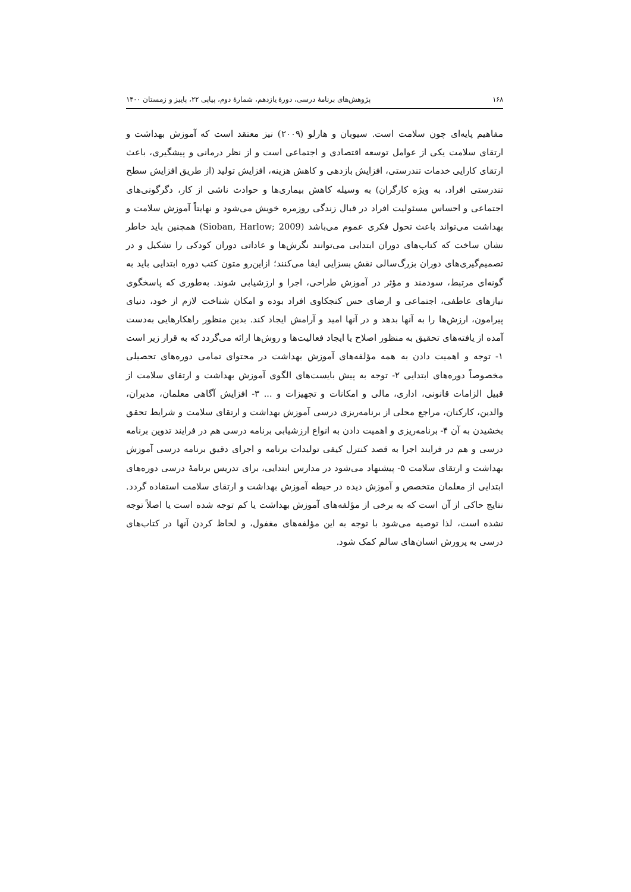۱۶۸ پژوهش‌های برنامهٔ درسی، دورهٔ یازدهم، شمارهٔ دوم، پیاپی ۲۲، پاییز و زمستان ۱۴۰۰
مفاهیم پایه‌ای چون سلامت است. سیوبان و هارلو (۲۰۰۹) نیز معتقد است که آموزش بهداشت و ارتقای سلامت یکی از عوامل توسعه اقتصادی و اجتماعی است و از نظر درمانی و پیشگیری، باعث ارتقای کارایی خدمات تندرستی، افزایش بازدهی و کاهش هزینه، افزایش تولید (از طریق افزایش سطح تندرستی افراد، به ویژه کارگران) به وسیله کاهش بیماری‌ها و حوادث ناشی از کار، دگرگونی‌های اجتماعی و احساس مسئولیت افراد در قبال زندگی روزمره خویش می‌شود و نهایتاً آموزش سلامت و بهداشت می‌تواند باعث تحول فکری عموم می‌باشد (Sioban, Harlow; 2009) همچنین باید خاطر نشان ساخت که کتاب‌های دوران ابتدایی می‌توانند نگرش‌ها و عاداتی دوران کودکی را تشکیل و در تصمیم‌گیری‌های دوران بزرگ‌سالی نقش بسزایی ایفا می‌کنند؛ ازاین‌رو متون کتب دوره ابتدایی باید به گونه‌ای مرتبط، سودمند و مؤثر در آموزش طراحی، اجرا و ارزشیابی شوند. به‌طوری که پاسخگوی نیازهای عاطفی، اجتماعی و ارضای حس کنجکاوی افراد بوده و امکان شناخت لازم از خود، دنیای پیرامون، ارزش‌ها را به آنها بدهد و در آنها امید و آرامش ایجاد کند. بدین منظور راهکارهایی به‌دست آمده از یافته‌های تحقیق به منظور اصلاح یا ایجاد فعالیت‌ها و روش‌ها ارائه می‌گردد که به قرار زیر است ۱- توجه و اهمیت دادن به همه مؤلفه‌های آموزش بهداشت در محتوای تمامی دوره‌های تحصیلی مخصوصاً دوره‌های ابتدایی ۲- توجه به پیش بایست‌های الگوی آموزش بهداشت و ارتقای سلامت از قبیل الزامات قانونی، اداری، مالی و امکانات و تجهیزات و ... ۳- افزایش آگاهی معلمان، مدیران، والدین، کارکنان، مراجع محلی از برنامه‌ریزی درسی آموزش بهداشت و ارتقای سلامت و شرایط تحقق بخشیدن به آن ۴- برنامه‌ریزی و اهمیت دادن به انواع ارزشیابی برنامه درسی هم در فرایند تدوین برنامه درسی و هم در فرایند اجرا به قصد کنترل کیفی تولیدات برنامه و اجرای دقیق برنامه درسی آموزش بهداشت و ارتقای سلامت ۵- پیشنهاد می‌شود در مدارس ابتدایی، برای تدریس برنامهٔ درسی دوره‌های ابتدایی از معلمان متخصص و آموزش دیده در حیطه آموزش بهداشت و ارتقای سلامت استفاده گردد. نتایج حاکی از آن است که به برخی از مؤلفه‌های آموزش بهداشت یا کم توجه شده است یا اصلاً توجه نشده است، لذا توصیه می‌شود با توجه به این مؤلفه‌های مغفول، و لحاظ کردن آنها در کتاب‌های درسی به پرورش انسان‌های سالم کمک شود.